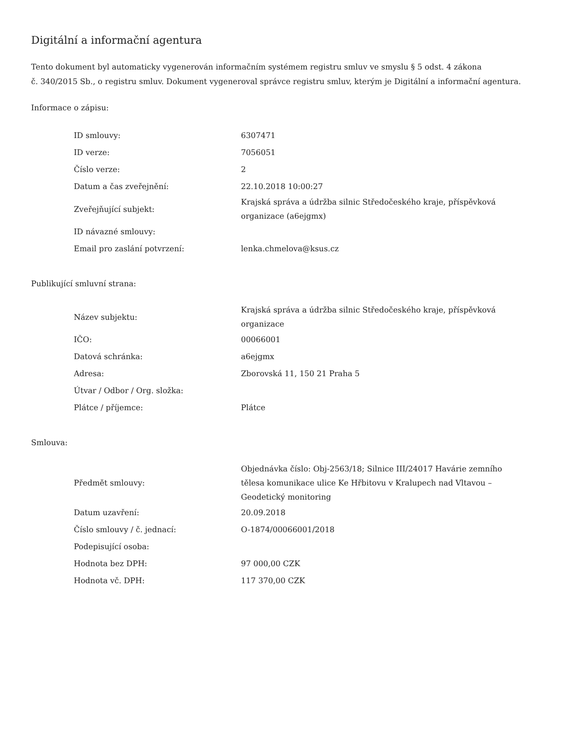Digitální a informační agentura
Tento dokument byl automaticky vygenerován informačním systémem registru smluv ve smyslu § 5 odst. 4 zákona
č. 340/2015 Sb., o registru smluv. Dokument vygeneroval správce registru smluv, kterým je Digitální a informační agentura.
Informace o zápisu:
| ID smlouvy: | 6307471 |
| ID verze: | 7056051 |
| Číslo verze: | 2 |
| Datum a čas zveřejnění: | 22.10.2018 10:00:27 |
| Zveřejňující subjekt: | Krajská správa a údržba silnic Středočeského kraje, příspěvková organizace (a6ejgmx) |
| ID návazné smlouvy: | |
| Email pro zaslání potvrzení: | lenka.chmelova@ksus.cz |
Publikující smluvní strana:
| Název subjektu: | Krajská správa a údržba silnic Středočeského kraje, příspěvková organizace |
| IČO: | 00066001 |
| Datová schránka: | a6ejgmx |
| Adresa: | Zborovská 11, 150 21 Praha 5 |
| Útvar / Odbor / Org. složka: | |
| Plátce / příjemce: | Plátce |
Smlouva:
| Předmět smlouvy: | Objednávka číslo: Obj-2563/18; Silnice III/24017 Havárie zemního tělesa komunikace ulice Ke Hřbitovu v Kralupech nad Vltavou – Geodetický monitoring |
| Datum uzavření: | 20.09.2018 |
| Číslo smlouvy / č. jednací: | O-1874/00066001/2018 |
| Podepisující osoba: | |
| Hodnota bez DPH: | 97 000,00 CZK |
| Hodnota vč. DPH: | 117 370,00 CZK |